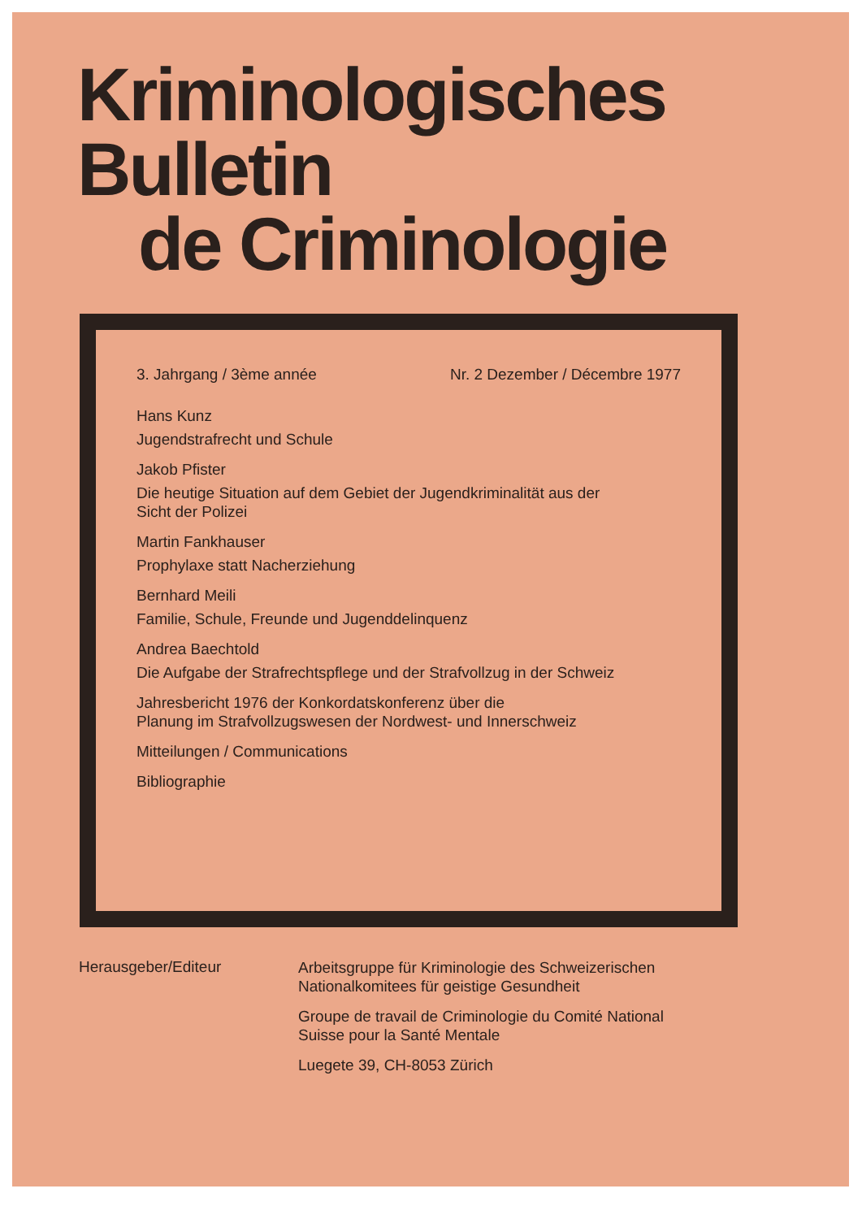Kriminologisches
Bulletin
de Criminologie
3. Jahrgang / 3ème année Nr. 2 Dezember / Décembre 1977
Hans Kunz
Jugendstrafrecht und Schule
Jakob Pfister
Die heutige Situation auf dem Gebiet der Jugendkriminalität aus der
Sicht der Polizei
Martin Fankhauser
Prophylaxe statt Nacherziehung
Bernhard Meili
Familie, Schule, Freunde und Jugenddelinquenz
Andrea Baechtold
Die Aufgabe der Strafrechtspflege und der Strafvollzug in der Schweiz
Jahresbericht 1976 der Konkordatskonferenz über die
Planung im Strafvollzugswesen der Nordwest- und Innerschweiz
Mitteilungen / Communications
Bibliographie
Herausgeber/Editeur
Arbeitsgruppe für Kriminologie des Schweizerischen
Nationalkomitees für geistige Gesundheit
Groupe de travail de Criminologie du Comité National
Suisse pour la Santé Mentale
Luegete 39, CH-8053 Zürich